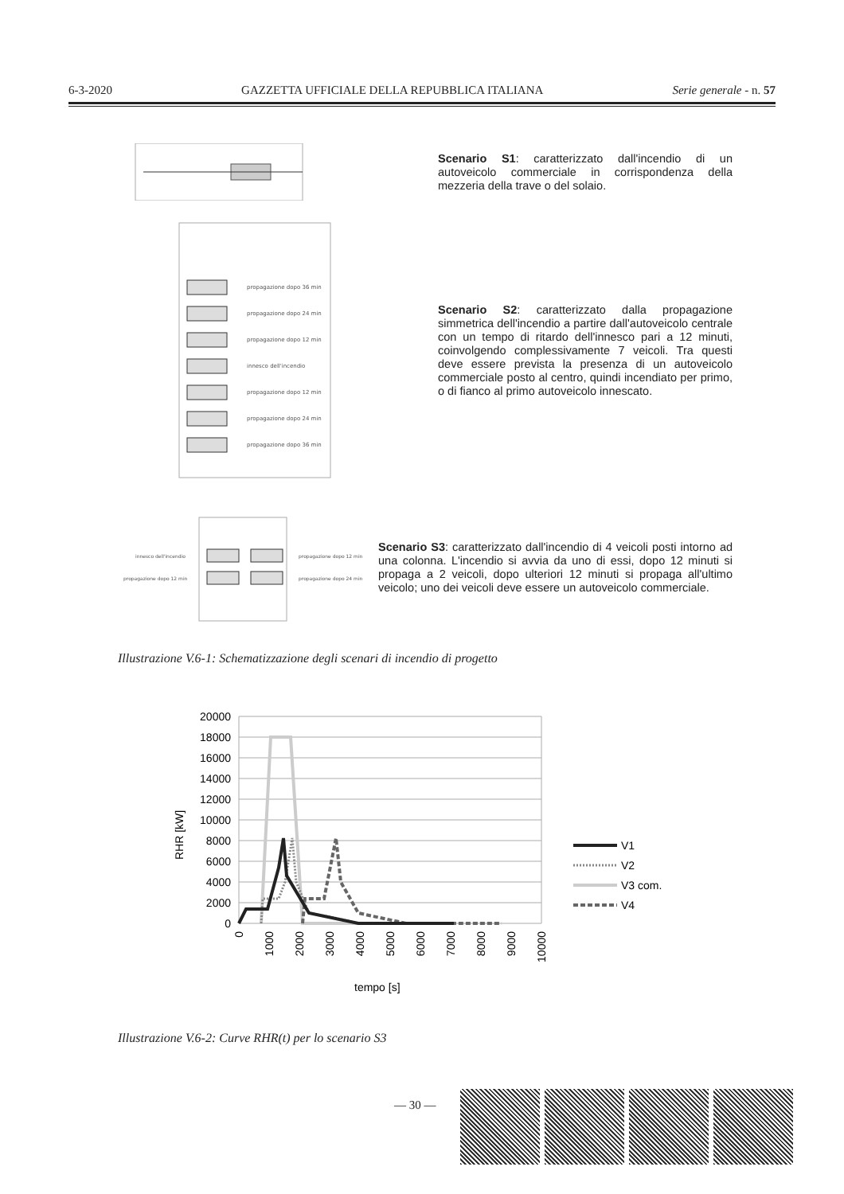6-3-2020 GAZZETTA UFFICIALE DELLA REPUBBLICA ITALIANA Serie generale - n. 57
Scenario S1: caratterizzato dall'incendio di un autoveicolo commerciale in corrispondenza della mezzeria della trave o del solaio.
propagazione dopo 36 min
propagazione dopo 24 min
propagazione dopo 12 min
innesco dell'incendio
propagazione dopo 12 min
propagazione dopo 24 min
propagazione dopo 36 min
Scenario S2: caratterizzato dalla propagazione simmetrica dell'incendio a partire dall'autoveicolo centrale con un tempo di ritardo dell'innesco pari a 12 minuti, coinvolgendo complessivamente 7 veicoli. Tra questi deve essere prevista la presenza di un autoveicolo commerciale posto al centro, quindi incendiato per primo, o di fianco al primo autoveicolo innescato.
innesco dell'incendio
propagazione dopo 12 min
propagazione dopo 12 min
propagazione dopo 24 min
Scenario S3: caratterizzato dall'incendio di 4 veicoli posti intorno ad una colonna. L'incendio si avvia da uno di essi, dopo 12 minuti si propaga a 2 veicoli, dopo ulteriori 12 minuti si propaga all'ultimo veicolo; uno dei veicoli deve essere un autoveicolo commerciale.
Illustrazione V.6-1: Schematizzazione degli scenari di incendio di progetto
20000
18000
16000
14000
12000
10000
8000
6000
4000
2000
0
0
1000
2000
3000
4000
5000
6000
7000
8000
9000
10000
RHR [kW]
tempo [s]
V1
V2
V3 com.
V4
Illustrazione V.6-2: Curve RHR(t) per lo scenario S3
— 30 —